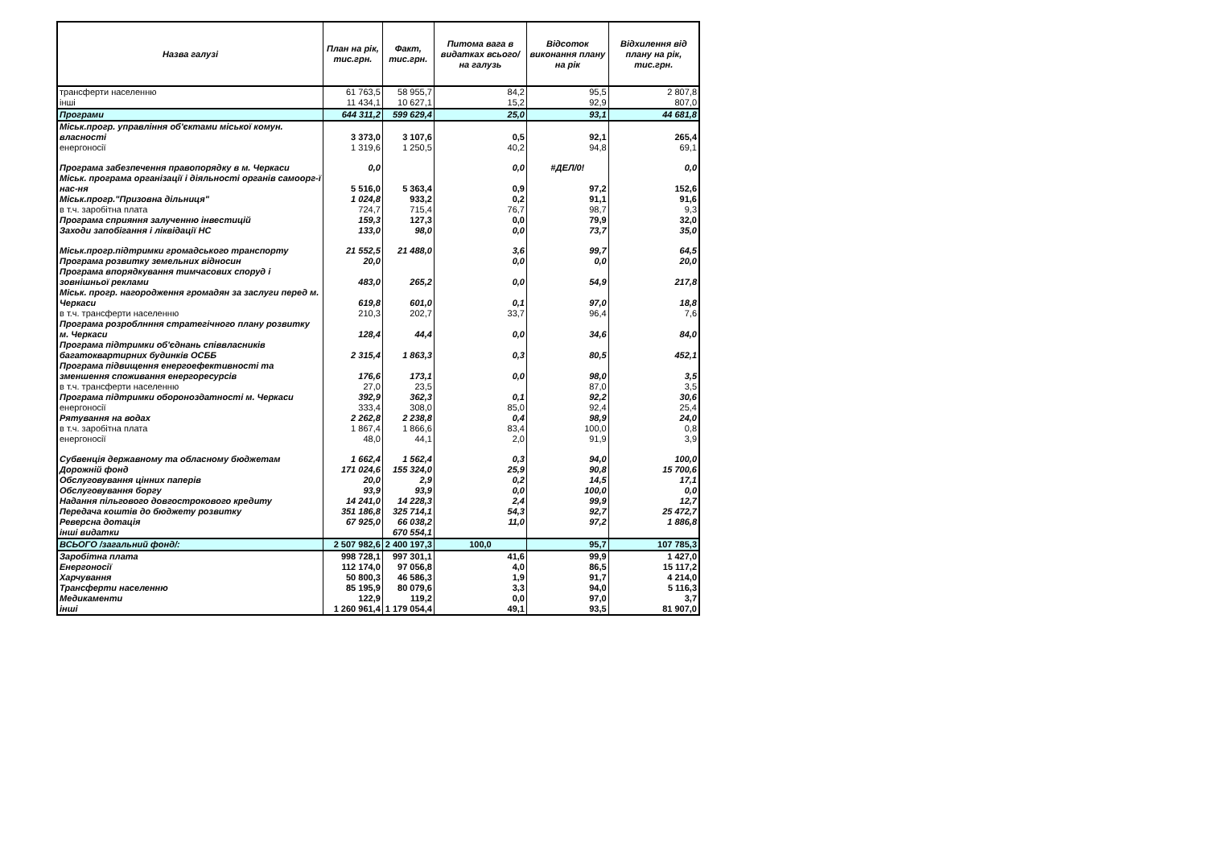| Назва галузі | План на рік, тис.грн. | Факт, тис.грн. | Питома вага в видатках всього/на галузь | Відсоток виконання плану на рік | Відхилення від плану на рік, тис.грн. |
| --- | --- | --- | --- | --- | --- |
| трансферти населенню | 61 763,5 | 58 955,7 | 84,2 | 95,5 | 2 807,8 |
| інші | 11 434,1 | 10 627,1 | 15,2 | 92,9 | 807,0 |
| Програми | 644 311,2 | 599 629,4 | 25,0 | 93,1 | 44 681,8 |
| Міськ.прогр. управління об'єктами міської комун. власності | 3 373,0 | 3 107,6 | 0,5 | 92,1 | 265,4 |
| енергоносії | 1 319,6 | 1 250,5 | 40,2 | 94,8 | 69,1 |
| Програма забезпечення правопорядку в м. Черкаси | 0,0 | | 0,0 | #ДЕЛ/0! | 0,0 |
| Міськ. програма організації і діяльності органів самоорг-ї нас-ня | 5 516,0 | 5 363,4 | 0,9 | 97,2 | 152,6 |
| Міськ.прогр."Призовна дільниця" | 1 024,8 | 933,2 | 0,2 | 91,1 | 91,6 |
| в т.ч. заробітна плата | 724,7 | 715,4 | 76,7 | 98,7 | 9,3 |
| Програма сприяння залученню інвестицій | 159,3 | 127,3 | 0,0 | 79,9 | 32,0 |
| Заходи запобігання і ліквідації НС | 133,0 | 98,0 | 0,0 | 73,7 | 35,0 |
| Міськ.прогр.підтримки громадського транспорту | 21 552,5 | 21 488,0 | 3,6 | 99,7 | 64,5 |
| Програма розвитку земельних відносин | 20,0 | | 0,0 | 0,0 | 20,0 |
| Програма впорядкування тимчасових споруд і зовнішньої реклами | 483,0 | 265,2 | 0,0 | 54,9 | 217,8 |
| Міськ. прогр. нагородження громадян за заслуги перед м. Черкаси | 619,8 | 601,0 | 0,1 | 97,0 | 18,8 |
| в т.ч. трансферти населенню | 210,3 | 202,7 | 33,7 | 96,4 | 7,6 |
| Програма розроблнння стратегічного плану розвитку м. Черкаси | 128,4 | 44,4 | 0,0 | 34,6 | 84,0 |
| Програма підтримки об'єднань співвласників багатоквартирних будинків ОСББ | 2 315,4 | 1 863,3 | 0,3 | 80,5 | 452,1 |
| Програма підвищення енергоефективності та зменшення споживання енергоресурсів | 176,6 | 173,1 | 0,0 | 98,0 | 3,5 |
| в т.ч. трансферти населенню | 27,0 | 23,5 | | 87,0 | 3,5 |
| Програма підтримки обороноздатності м. Черкаси | 392,9 | 362,3 | 0,1 | 92,2 | 30,6 |
| енергоносії | 333,4 | 308,0 | 85,0 | 92,4 | 25,4 |
| Рятування на водах | 2 262,8 | 2 238,8 | 0,4 | 98,9 | 24,0 |
| в т.ч. заробітна плата | 1 867,4 | 1 866,6 | 83,4 | 100,0 | 0,8 |
| енергоносії | 48,0 | 44,1 | 2,0 | 91,9 | 3,9 |
| Субвенція державному та обласному бюджетам | 1 662,4 | 1 562,4 | 0,3 | 94,0 | 100,0 |
| Дорожній фонд | 171 024,6 | 155 324,0 | 25,9 | 90,8 | 15 700,6 |
| Обслуговування цінних паперів | 20,0 | 2,9 | 0,2 | 14,5 | 17,1 |
| Обслуговування боргу | 93,9 | 93,9 | 0,0 | 100,0 | 0,0 |
| Надання пільгового довгострокового кредиту | 14 241,0 | 14 228,3 | 2,4 | 99,9 | 12,7 |
| Передача коштів до бюджету розвитку | 351 186,8 | 325 714,1 | 54,3 | 92,7 | 25 472,7 |
| Реверсна дотація | 67 925,0 | 66 038,2 | 11,0 | 97,2 | 1 886,8 |
| інші видатки | | 670 554,1 | | | |
| ВСЬОГО /загальний фонд/: | 2 507 982,6 | 2 400 197,3 | 100,0 | 95,7 | 107 785,3 |
| Заробітна плата | 998 728,1 | 997 301,1 | 41,6 | 99,9 | 1 427,0 |
| Енергоносії | 112 174,0 | 97 056,8 | 4,0 | 86,5 | 15 117,2 |
| Харчування | 50 800,3 | 46 586,3 | 1,9 | 91,7 | 4 214,0 |
| Трансферти населенню | 85 195,9 | 80 079,6 | 3,3 | 94,0 | 5 116,3 |
| Медикаменти | 122,9 | 119,2 | 0,0 | 97,0 | 3,7 |
| інші | 1 260 961,4 | 1 179 054,4 | 49,1 | 93,5 | 81 907,0 |